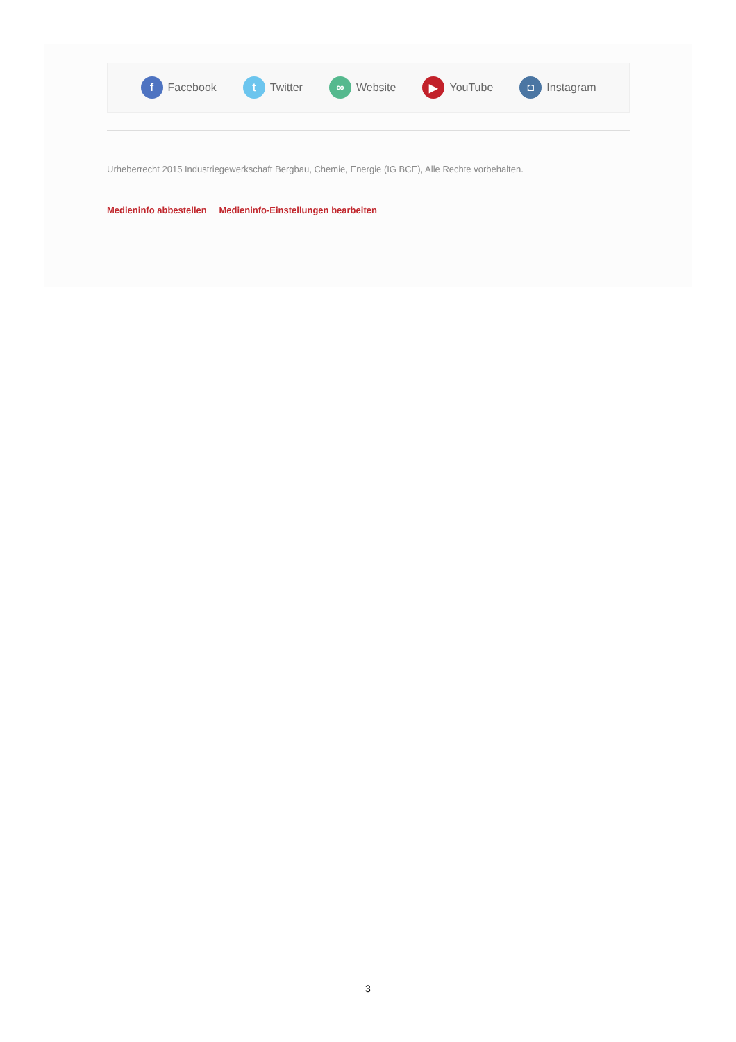f
Facebook
t
Twitter
∞
Website
▶
YouTube
◘
Instagram
Urheberrecht 2015 Industriegewerkschaft Bergbau, Chemie, Energie (IG BCE), Alle Rechte vorbehalten.
Medieninfo abbestellen Medieninfo-Einstellungen bearbeiten
3